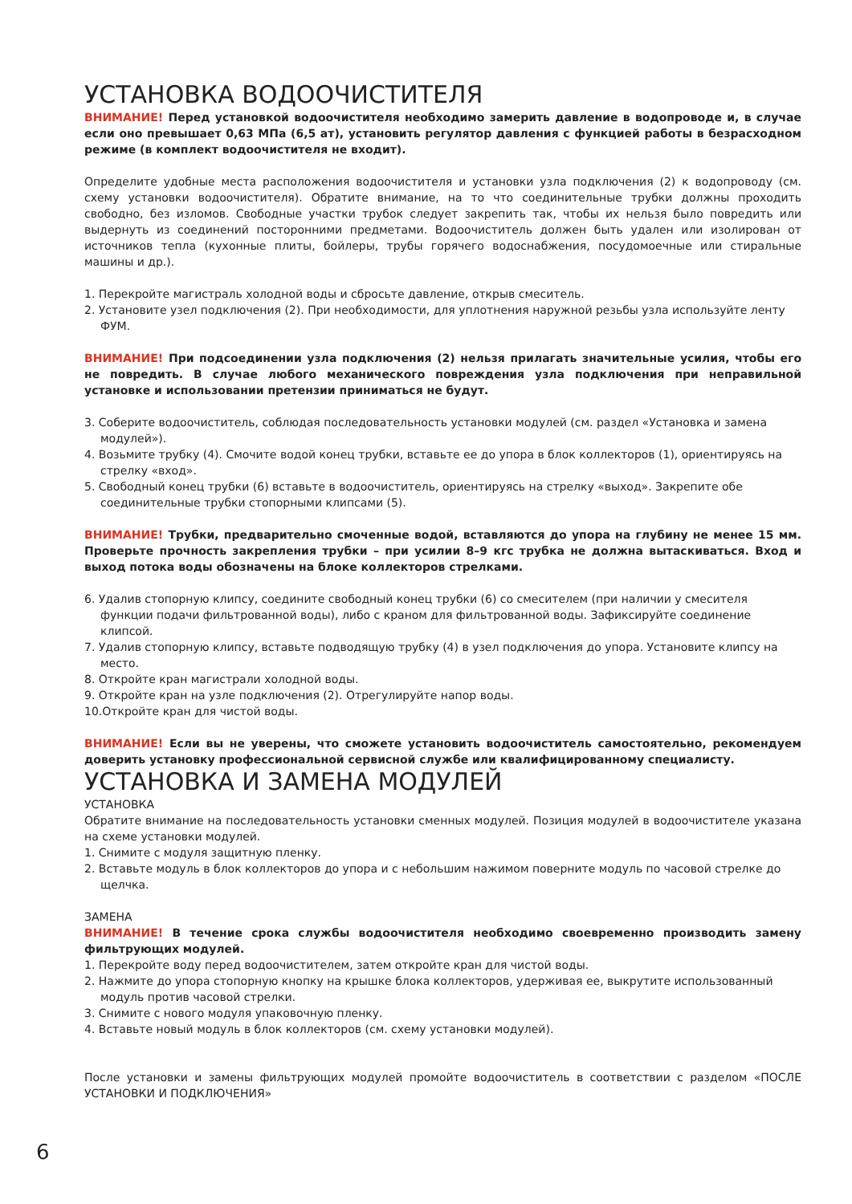УСТАНОВКА ВОДООЧИСТИТЕЛЯ
ВНИМАНИЕ! Перед установкой водоочистителя необходимо замерить давление в водопроводе и, в случае если оно превышает 0,63 МПа (6,5 ат), установить регулятор давления с функцией работы в безрасходном режиме (в комплект водоочистителя не входит).
Определите удобные места расположения водоочистителя и установки узла подключения (2) к водопроводу (см. схему установки водоочистителя). Обратите внимание, на то что соединительные трубки должны проходить свободно, без изломов. Свободные участки трубок следует закрепить так, чтобы их нельзя было повредить или выдернуть из соединений посторонними предметами. Водоочиститель должен быть удален или изолирован от источников тепла (кухонные плиты, бойлеры, трубы горячего водоснабжения, посудомоечные или стиральные машины и др.).
1. Перекройте магистраль холодной воды и сбросьте давление, открыв смеситель.
2. Установите узел подключения (2). При необходимости, для уплотнения наружной резьбы узла используйте ленту ФУМ.
ВНИМАНИЕ! При подсоединении узла подключения (2) нельзя прилагать значительные усилия, чтобы его не повредить. В случае любого механического повреждения узла подключения при неправильной установке и использовании претензии приниматься не будут.
3. Соберите водоочиститель, соблюдая последовательность установки модулей (см. раздел «Установка и замена модулей»).
4. Возьмите трубку (4). Смочите водой конец трубки, вставьте ее до упора в блок коллекторов (1), ориентируясь на стрелку «вход».
5. Свободный конец трубки (6) вставьте в водоочиститель, ориентируясь на стрелку «выход». Закрепите обе соединительные трубки стопорными клипсами (5).
ВНИМАНИЕ! Трубки, предварительно смоченные водой, вставляются до упора на глубину не менее 15 мм. Проверьте прочность закрепления трубки – при усилии 8–9 кгс трубка не должна вытаскиваться. Вход и выход потока воды обозначены на блоке коллекторов стрелками.
6. Удалив стопорную клипсу, соедините свободный конец трубки (6) со смесителем (при наличии у смесителя функции подачи фильтрованной воды), либо с краном для фильтрованной воды. Зафиксируйте соединение клипсой.
7. Удалив стопорную клипсу, вставьте подводящую трубку (4) в узел подключения до упора. Установите клипсу на место.
8. Откройте кран магистрали холодной воды.
9. Откройте кран на узле подключения (2). Отрегулируйте напор воды.
10.Откройте кран для чистой воды.
ВНИМАНИЕ! Если вы не уверены, что сможете установить водоочиститель самостоятельно, рекомендуем доверить установку профессиональной сервисной службе или квалифицированному специалисту.
УСТАНОВКА И ЗАМЕНА МОДУЛЕЙ
УСТАНОВКА
Обратите внимание на последовательность установки сменных модулей. Позиция модулей в водоочистителе указана на схеме установки модулей.
1. Снимите с модуля защитную пленку.
2. Вставьте модуль в блок коллекторов до упора и с небольшим нажимом поверните модуль по часовой стрелке до щелчка.
ЗАМЕНА
ВНИМАНИЕ! В течение срока службы водоочистителя необходимо своевременно производить замену фильтрующих модулей.
1. Перекройте воду перед водоочистителем, затем откройте кран для чистой воды.
2. Нажмите до упора стопорную кнопку на крышке блока коллекторов, удерживая ее, выкрутите использованный модуль против часовой стрелки.
3. Снимите с нового модуля упаковочную пленку.
4. Вставьте новый модуль в блок коллекторов (см. схему установки модулей).
После установки и замены фильтрующих модулей промойте водоочиститель в соответствии с разделом «ПОСЛЕ УСТАНОВКИ И ПОДКЛЮЧЕНИЯ»
6